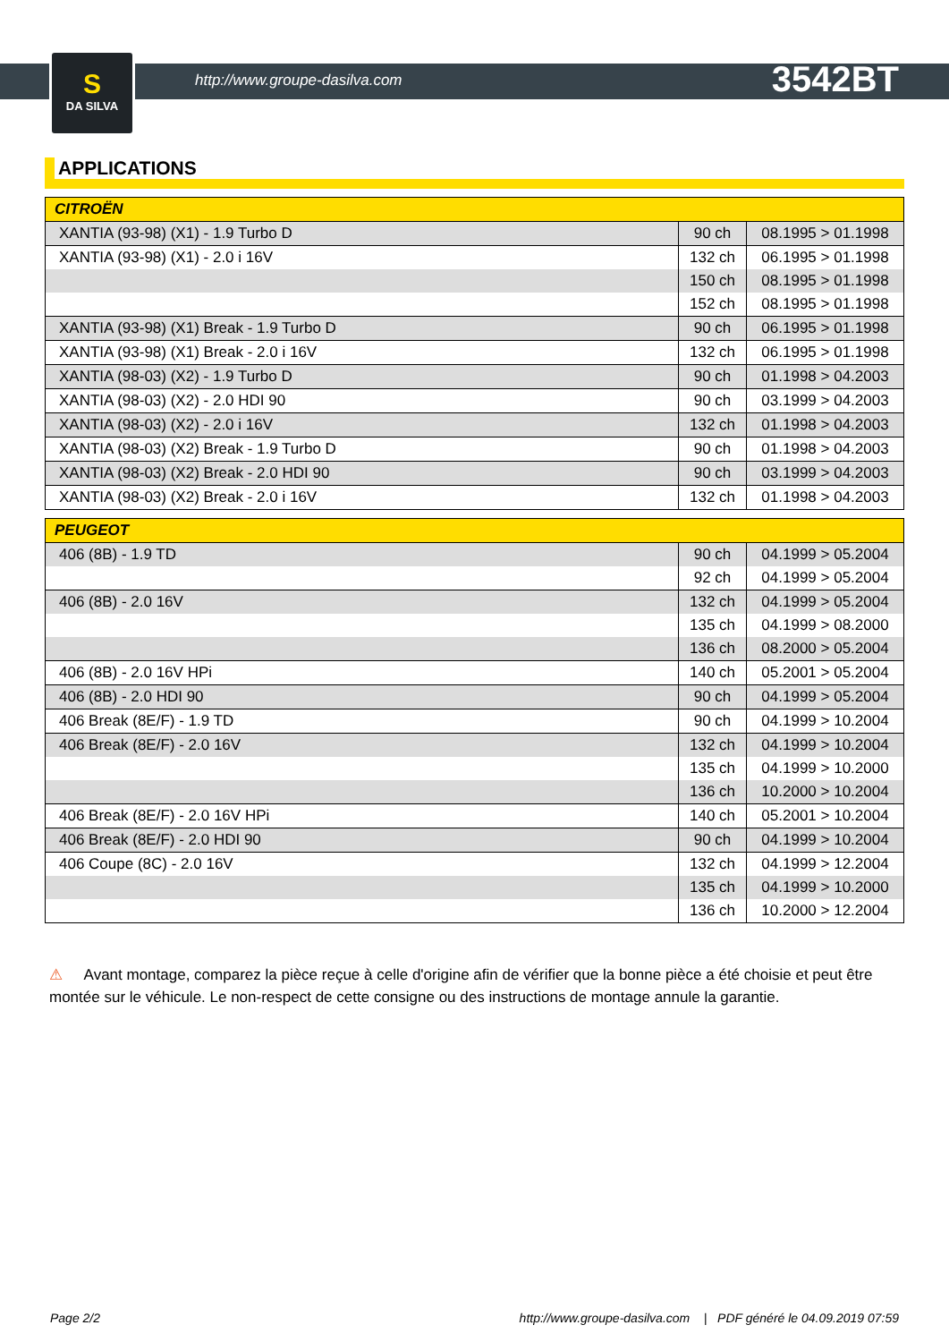S
DA SILVA
http://www.groupe-dasilva.com 3542BT
APPLICATIONS
| CITROËN | | |
| --- | --- | --- |
| XANTIA (93-98) (X1) - 1.9 Turbo D | 90 ch | 08.1995 > 01.1998 |
| XANTIA (93-98) (X1) - 2.0 i 16V | 132 ch | 06.1995 > 01.1998 |
| | 150 ch | 08.1995 > 01.1998 |
| | 152 ch | 08.1995 > 01.1998 |
| XANTIA (93-98) (X1) Break - 1.9 Turbo D | 90 ch | 06.1995 > 01.1998 |
| XANTIA (93-98) (X1) Break - 2.0 i 16V | 132 ch | 06.1995 > 01.1998 |
| XANTIA (98-03) (X2) - 1.9 Turbo D | 90 ch | 01.1998 > 04.2003 |
| XANTIA (98-03) (X2) - 2.0 HDI 90 | 90 ch | 03.1999 > 04.2003 |
| XANTIA (98-03) (X2) - 2.0 i 16V | 132 ch | 01.1998 > 04.2003 |
| XANTIA (98-03) (X2) Break - 1.9 Turbo D | 90 ch | 01.1998 > 04.2003 |
| XANTIA (98-03) (X2) Break - 2.0 HDI 90 | 90 ch | 03.1999 > 04.2003 |
| XANTIA (98-03) (X2) Break - 2.0 i 16V | 132 ch | 01.1998 > 04.2003 |
| PEUGEOT | | |
| --- | --- | --- |
| 406 (8B) - 1.9 TD | 90 ch | 04.1999 > 05.2004 |
| | 92 ch | 04.1999 > 05.2004 |
| 406 (8B) - 2.0 16V | 132 ch | 04.1999 > 05.2004 |
| | 135 ch | 04.1999 > 08.2000 |
| | 136 ch | 08.2000 > 05.2004 |
| 406 (8B) - 2.0 16V HPi | 140 ch | 05.2001 > 05.2004 |
| 406 (8B) - 2.0 HDI 90 | 90 ch | 04.1999 > 05.2004 |
| 406 Break (8E/F) - 1.9 TD | 90 ch | 04.1999 > 10.2004 |
| 406 Break (8E/F) - 2.0 16V | 132 ch | 04.1999 > 10.2004 |
| | 135 ch | 04.1999 > 10.2000 |
| | 136 ch | 10.2000 > 10.2004 |
| 406 Break (8E/F) - 2.0 16V HPi | 140 ch | 05.2001 > 10.2004 |
| 406 Break (8E/F) - 2.0 HDI 90 | 90 ch | 04.1999 > 10.2004 |
| 406 Coupe (8C) - 2.0 16V | 132 ch | 04.1999 > 12.2004 |
| | 135 ch | 04.1999 > 10.2000 |
| | 136 ch | 10.2000 > 12.2004 |
⚠ Avant montage, comparez la pièce reçue à celle d'origine afin de vérifier que la bonne pièce a été choisie et peut être montée sur le véhicule. Le non-respect de cette consigne ou des instructions de montage annule la garantie.
Page 2/2 http://www.groupe-dasilva.com | PDF généré le 04.09.2019 07:59